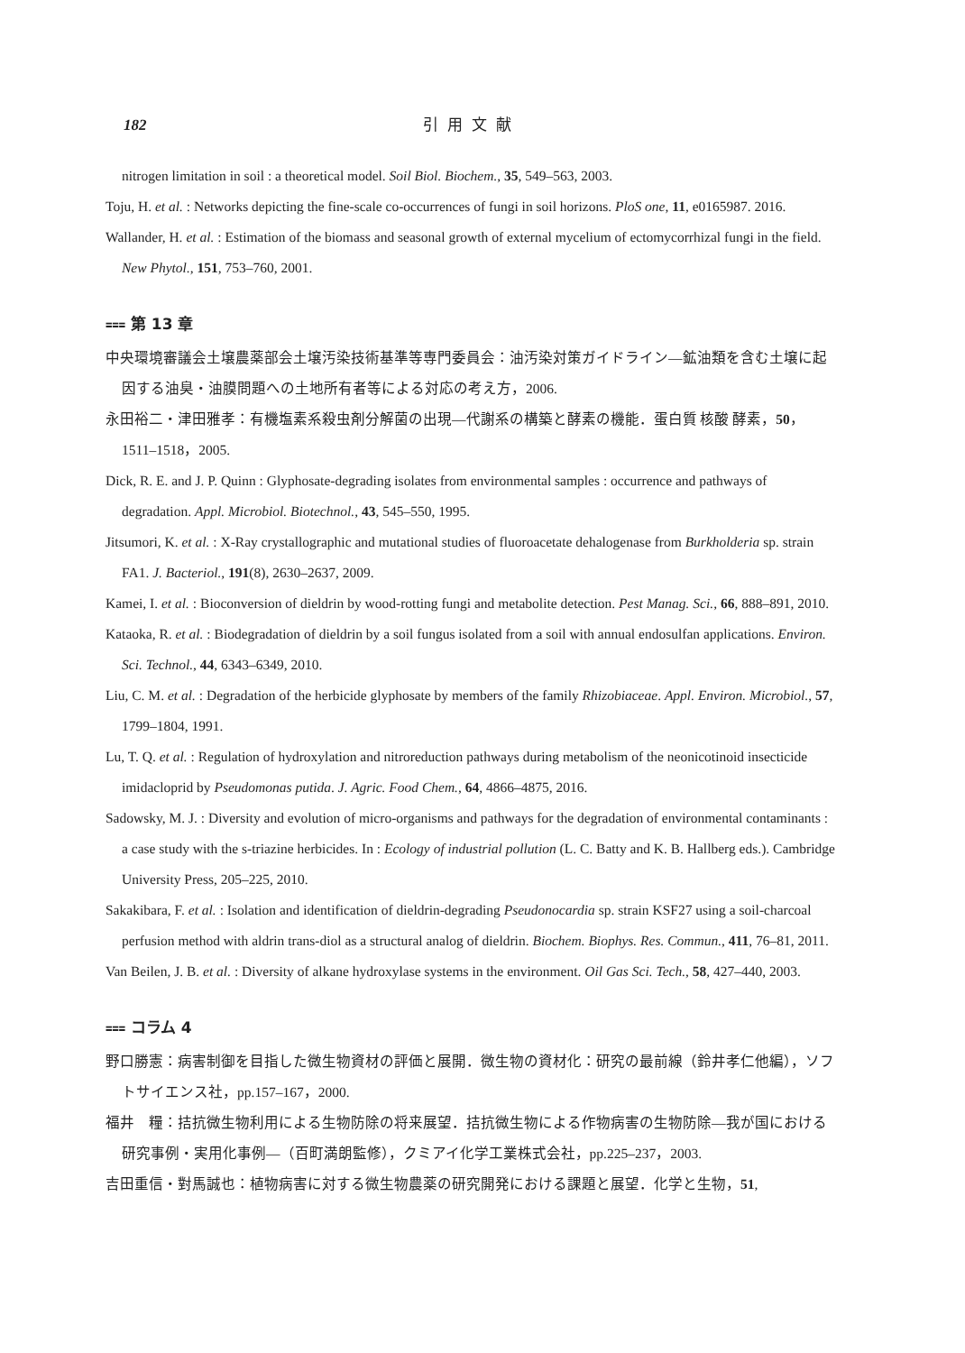182 引用文献
nitrogen limitation in soil : a theoretical model. Soil Biol. Biochem., 35, 549–563, 2003.
Toju, H. et al. : Networks depicting the fine-scale co-occurrences of fungi in soil horizons. PloS one, 11, e0165987. 2016.
Wallander, H. et al. : Estimation of the biomass and seasonal growth of external mycelium of ectomycorrhizal fungi in the field. New Phytol., 151, 753–760, 2001.
⩶ 第 13 章
中央環境審議会土壌農薬部会土壌汚染技術基準等専門委員会：油汚染対策ガイドライン—鉱油類を含む土壌に起因する油臭・油膜問題への土地所有者等による対応の考え方，2006.
永田裕二・津田雅孝：有機塩素系殺虫剤分解菌の出現—代謝系の構築と酵素の機能．蛋白質 核酸 酵素，50，1511–1518，2005.
Dick, R. E. and J. P. Quinn : Glyphosate-degrading isolates from environmental samples : occurrence and pathways of degradation. Appl. Microbiol. Biotechnol., 43, 545–550, 1995.
Jitsumori, K. et al. : X-Ray crystallographic and mutational studies of fluoroacetate dehalogenase from Burkholderia sp. strain FA1. J. Bacteriol., 191(8), 2630–2637, 2009.
Kamei, I. et al. : Bioconversion of dieldrin by wood-rotting fungi and metabolite detection. Pest Manag. Sci., 66, 888–891, 2010.
Kataoka, R. et al. : Biodegradation of dieldrin by a soil fungus isolated from a soil with annual endosulfan applications. Environ. Sci. Technol., 44, 6343–6349, 2010.
Liu, C. M. et al. : Degradation of the herbicide glyphosate by members of the family Rhizobiaceae. Appl. Environ. Microbiol., 57, 1799–1804, 1991.
Lu, T. Q. et al. : Regulation of hydroxylation and nitroreduction pathways during metabolism of the neonicotinoid insecticide imidacloprid by Pseudomonas putida. J. Agric. Food Chem., 64, 4866–4875, 2016.
Sadowsky, M. J. : Diversity and evolution of micro-organisms and pathways for the degradation of environmental contaminants : a case study with the s-triazine herbicides. In : Ecology of industrial pollution (L. C. Batty and K. B. Hallberg eds.). Cambridge University Press, 205–225, 2010.
Sakakibara, F. et al. : Isolation and identification of dieldrin-degrading Pseudonocardia sp. strain KSF27 using a soil-charcoal perfusion method with aldrin trans-diol as a structural analog of dieldrin. Biochem. Biophys. Res. Commun., 411, 76–81, 2011.
Van Beilen, J. B. et al. : Diversity of alkane hydroxylase systems in the environment. Oil Gas Sci. Tech., 58, 427–440, 2003.
⩶ コラム 4
野口勝憲：病害制御を目指した微生物資材の評価と展開．微生物の資材化：研究の最前線（鈴井孝仁他編），ソフトサイエンス社，pp.157–167，2000.
福井　糧：拮抗微生物利用による生物防除の将来展望．拮抗微生物による作物病害の生物防除—我が国における研究事例・実用化事例—（百町満朗監修），クミアイ化学工業株式会社，pp.225–237，2003.
吉田重信・對馬誠也：植物病害に対する微生物農薬の研究開発における課題と展望．化学と生物，51,